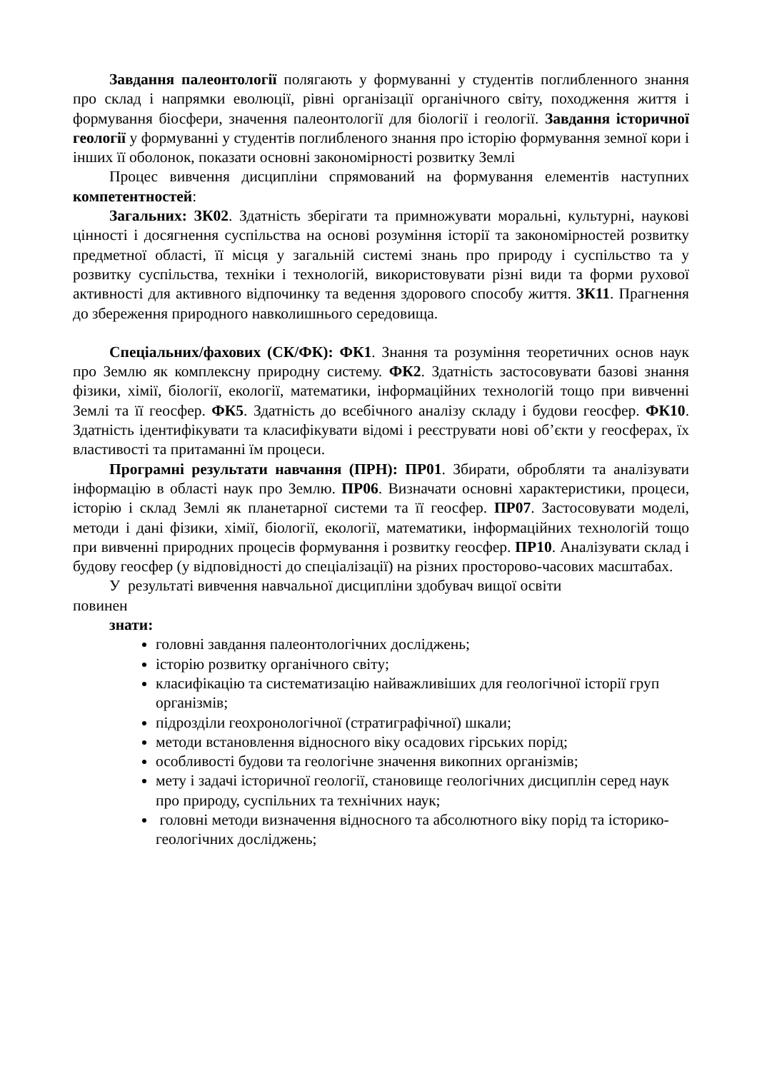Завдання палеонтології полягають у формуванні у студентів поглибленного знання про склад і напрямки еволюції, рівні організації органічного світу, походження життя і формування біосфери, значення палеонтології для біології і геології. Завдання історичної геології у формуванні у студентів поглибленого знання про історію формування земної кори і інших її оболонок, показати основні закономірності розвитку Землі
Процес вивчення дисципліни спрямований на формування елементів наступних компетентностей:
Загальних: ЗК02. Здатність зберігати та примножувати моральні, культурні, наукові цінності і досягнення суспільства на основі розуміння історії та закономірностей розвитку предметної області, її місця у загальній системі знань про природу і суспільство та у розвитку суспільства, техніки і технологій, використовувати різні види та форми рухової активності для активного відпочинку та ведення здорового способу життя. ЗК11. Прагнення до збереження природного навколишнього середовища.
Спеціальних/фахових (СК/ФК): ФК1. Знання та розуміння теоретичних основ наук про Землю як комплексну природну систему. ФК2. Здатність застосовувати базові знання фізики, хімії, біології, екології, математики, інформаційних технологій тощо при вивченні Землі та її геосфер. ФК5. Здатність до всебічного аналізу складу і будови геосфер. ФК10. Здатність ідентифікувати та класифікувати відомі і реєструвати нові об’єкти у геосферах, їх властивості та притаманні їм процеси.
Програмні результати навчання (ПРН): ПР01. Збирати, обробляти та аналізувати інформацію в області наук про Землю. ПР06. Визначати основні характеристики, процеси, історію і склад Землі як планетарної системи та її геосфер. ПР07. Застосовувати моделі, методи і дані фізики, хімії, біології, екології, математики, інформаційних технологій тощо при вивченні природних процесів формування і розвитку геосфер. ПР10. Аналізувати склад і будову геосфер (у відповідності до спеціалізації) на різних просторово-часових масштабах.
У результаті вивчення навчальної дисципліни здобувач вищої освіти
повинен
знати:
головні завдання палеонтологічних досліджень;
історію розвитку органічного світу;
класифікацію та систематизацію найважливіших для геологічної історії груп організмів;
підрозділи геохронологічної (стратиграфічної) шкали;
методи встановлення відносного віку осадових гірських порід;
особливості будови та геологічне значення викопних організмів;
мету і задачі історичної геології, становище геологічних дисциплін серед наук про природу, суспільних та технічних наук;
головні методи визначення відносного та абсолютного віку порід та історико-геологічних досліджень;